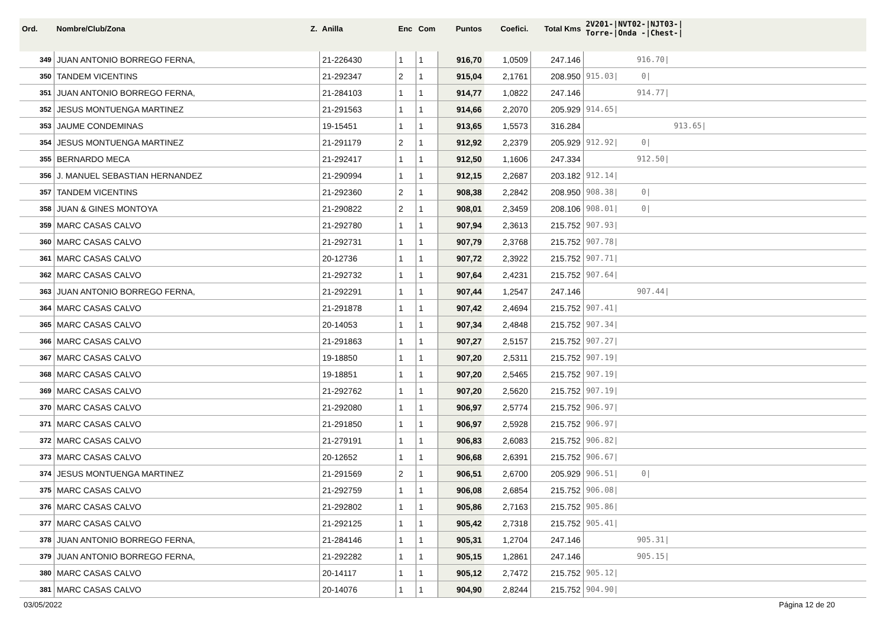| Ord. | Nombre/Club/Zona Z. | Anilla | Enc | Com | Puntos | Coefici. | Total Kms | 2V201-/NVT02-/NJT03-/ Torre-/Onda -/Chest-/ |
| --- | --- | --- | --- | --- | --- | --- | --- | --- |
| 349 | JUAN ANTONIO BORREGO FERNA, | 21-226430 | 1 | 1 | 916,70 | 1,0509 | 247.146 | 916.70/ |
| 350 | TANDEM VICENTINS | 21-292347 | 2 | 1 | 915,04 | 2,1761 | 208.950 | 915.03/ 0/ |
| 351 | JUAN ANTONIO BORREGO FERNA, | 21-284103 | 1 | 1 | 914,77 | 1,0822 | 247.146 | 914.77/ |
| 352 | JESUS MONTUENGA MARTINEZ | 21-291563 | 1 | 1 | 914,66 | 2,2070 | 205.929 | 914.65/ |
| 353 | JAUME CONDEMINAS | 19-15451 | 1 | 1 | 913,65 | 1,5573 | 316.284 | 913.65/ |
| 354 | JESUS MONTUENGA MARTINEZ | 21-291179 | 2 | 1 | 912,92 | 2,2379 | 205.929 | 912.92/ 0/ |
| 355 | BERNARDO MECA | 21-292417 | 1 | 1 | 912,50 | 1,1606 | 247.334 | 912.50/ |
| 356 | J. MANUEL SEBASTIAN HERNANDEZ | 21-290994 | 1 | 1 | 912,15 | 2,2687 | 203.182 | 912.14/ |
| 357 | TANDEM VICENTINS | 21-292360 | 2 | 1 | 908,38 | 2,2842 | 208.950 | 908.38/ 0/ |
| 358 | JUAN & GINES MONTOYA | 21-290822 | 2 | 1 | 908,01 | 2,3459 | 208.106 | 908.01/ 0/ |
| 359 | MARC CASAS CALVO | 21-292780 | 1 | 1 | 907,94 | 2,3613 | 215.752 | 907.93/ |
| 360 | MARC CASAS CALVO | 21-292731 | 1 | 1 | 907,79 | 2,3768 | 215.752 | 907.78/ |
| 361 | MARC CASAS CALVO | 20-12736 | 1 | 1 | 907,72 | 2,3922 | 215.752 | 907.71/ |
| 362 | MARC CASAS CALVO | 21-292732 | 1 | 1 | 907,64 | 2,4231 | 215.752 | 907.64/ |
| 363 | JUAN ANTONIO BORREGO FERNA, | 21-292291 | 1 | 1 | 907,44 | 1,2547 | 247.146 | 907.44/ |
| 364 | MARC CASAS CALVO | 21-291878 | 1 | 1 | 907,42 | 2,4694 | 215.752 | 907.41/ |
| 365 | MARC CASAS CALVO | 20-14053 | 1 | 1 | 907,34 | 2,4848 | 215.752 | 907.34/ |
| 366 | MARC CASAS CALVO | 21-291863 | 1 | 1 | 907,27 | 2,5157 | 215.752 | 907.27/ |
| 367 | MARC CASAS CALVO | 19-18850 | 1 | 1 | 907,20 | 2,5311 | 215.752 | 907.19/ |
| 368 | MARC CASAS CALVO | 19-18851 | 1 | 1 | 907,20 | 2,5465 | 215.752 | 907.19/ |
| 369 | MARC CASAS CALVO | 21-292762 | 1 | 1 | 907,20 | 2,5620 | 215.752 | 907.19/ |
| 370 | MARC CASAS CALVO | 21-292080 | 1 | 1 | 906,97 | 2,5774 | 215.752 | 906.97/ |
| 371 | MARC CASAS CALVO | 21-291850 | 1 | 1 | 906,97 | 2,5928 | 215.752 | 906.97/ |
| 372 | MARC CASAS CALVO | 21-279191 | 1 | 1 | 906,83 | 2,6083 | 215.752 | 906.82/ |
| 373 | MARC CASAS CALVO | 20-12652 | 1 | 1 | 906,68 | 2,6391 | 215.752 | 906.67/ |
| 374 | JESUS MONTUENGA MARTINEZ | 21-291569 | 2 | 1 | 906,51 | 2,6700 | 205.929 | 906.51/ 0/ |
| 375 | MARC CASAS CALVO | 21-292759 | 1 | 1 | 906,08 | 2,6854 | 215.752 | 906.08/ |
| 376 | MARC CASAS CALVO | 21-292802 | 1 | 1 | 905,86 | 2,7163 | 215.752 | 905.86/ |
| 377 | MARC CASAS CALVO | 21-292125 | 1 | 1 | 905,42 | 2,7318 | 215.752 | 905.41/ |
| 378 | JUAN ANTONIO BORREGO FERNA, | 21-284146 | 1 | 1 | 905,31 | 1,2704 | 247.146 | 905.31/ |
| 379 | JUAN ANTONIO BORREGO FERNA, | 21-292282 | 1 | 1 | 905,15 | 1,2861 | 247.146 | 905.15/ |
| 380 | MARC CASAS CALVO | 20-14117 | 1 | 1 | 905,12 | 2,7472 | 215.752 | 905.12/ |
| 381 | MARC CASAS CALVO | 20-14076 | 1 | 1 | 904,90 | 2,8244 | 215.752 | 904.90/ |
03/05/2022 Página 12 de 20